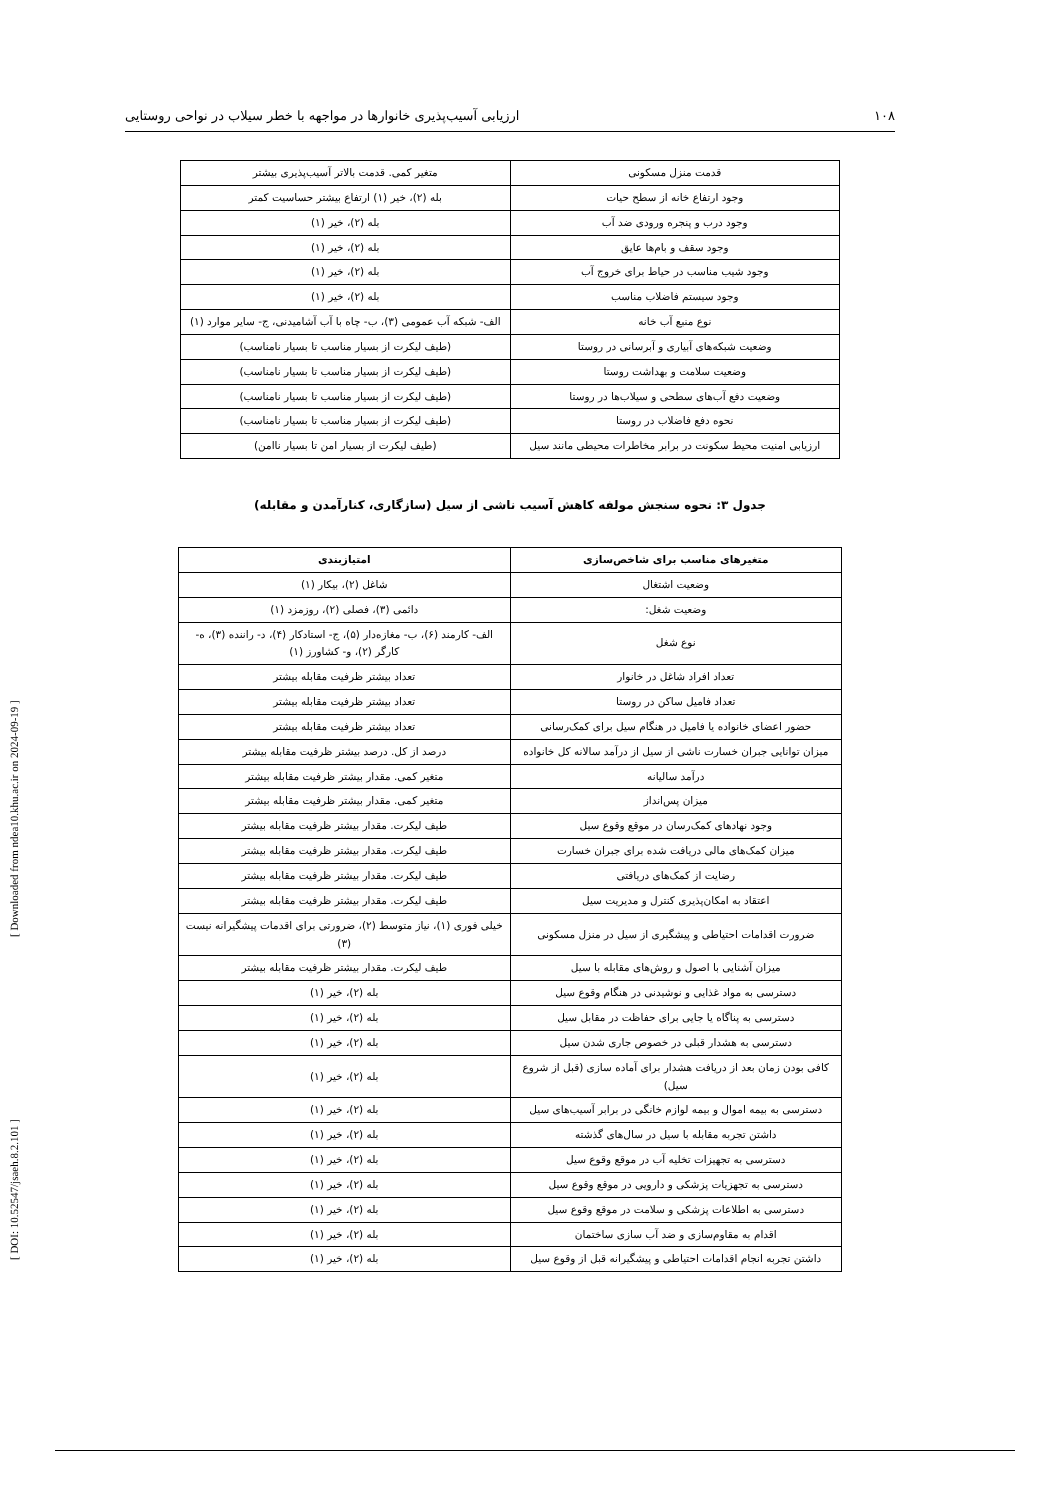۱۰۸ ارزیابی آسیب‌پذیری خانوارها در مواجهه با خطر سیلاب در نواحی روستایی
[ DOI: 10.52547/jsaeh.8.2.101 ] [ Downloaded from ndea10.khu.ac.ir on 2024-09-19 ]
| قدمت منزل مسکونی | متغیر کمی. قدمت بالاتر آسیب‌پذیری بیشتر |
| وجود ارتفاع خانه از سطح حیات | بله (۲)، خیر (۱) ارتفاع بیشتر حساسیت کمتر |
| وجود درب و پنجره ورودی ضد آب | بله (۲)، خیر (۱) |
| وجود سقف و بام‌ها عایق | بله (۲)، خیر (۱) |
| وجود شیب مناسب در حیاط برای خروج آب | بله (۲)، خیر (۱) |
| وجود سیستم فاضلاب مناسب | بله (۲)، خیر (۱) |
| نوع منبع آب خانه | الف- شبکه آب عمومی (۳)، ب- چاه با آب آشامیدنی، ج- سایر موارد (۱) |
| وضعیت شبکه‌های آبیاری و آبرسانی در روستا | (طیف لیکرت از بسیار مناسب تا بسیار نامناسب) |
| وضعیت سلامت و بهداشت روستا | (طیف لیکرت از بسیار مناسب تا بسیار نامناسب) |
| وضعیت دفع آب‌های سطحی و سیلاب‌ها در روستا | (طیف لیکرت از بسیار مناسب تا بسیار نامناسب) |
| نحوه دفع فاضلاب در روستا | (طیف لیکرت از بسیار مناسب تا بسیار نامناسب) |
| ارزیابی امنیت محیط سکونت در برابر مخاطرات محیطی مانند سیل | (طیف لیکرت از بسیار امن تا بسیار ناامن) |
جدول ۳: نحوه سنجش مولفه کاهش آسیب ناشی از سیل (سازگاری، کنارآمدن و مقابله)
| متغیرهای مناسب برای شاخص‌سازی | امتیازبندی |
| --- | --- |
| وضعیت اشتغال | شاغل (۲)، بیکار (۱) |
| وضعیت شغل: | دائمی (۳)، فصلی (۲)، روزمزد (۱) |
| نوع شغل | الف- کارمند (۶)، ب- مغازه‌دار (۵)، ج- استادکار (۴)، د- راننده (۳)، ه- کارگر (۲)، و- کشاورز (۱) |
| تعداد افراد شاغل در خانوار | تعداد بیشتر ظرفیت مقابله بیشتر |
| تعداد فامیل ساکن در روستا | تعداد بیشتر ظرفیت مقابله بیشتر |
| حضور اعضای خانواده یا فامیل در هنگام سیل برای کمک‌رسانی | تعداد بیشتر ظرفیت مقابله بیشتر |
| میزان توانایی جبران خسارت ناشی از سیل از درآمد سالانه کل خانواده | درصد از کل. درصد بیشتر ظرفیت مقابله بیشتر |
| درآمد سالیانه | متغیر کمی. مقدار بیشتر ظرفیت مقابله بیشتر |
| میزان پس‌انداز | متغیر کمی. مقدار بیشتر ظرفیت مقابله بیشتر |
| وجود نهادهای کمک‌رسان در موقع وقوع سیل | طیف لیکرت. مقدار بیشتر ظرفیت مقابله بیشتر |
| میزان کمک‌های مالی دریافت شده برای جبران خسارت | طیف لیکرت. مقدار بیشتر ظرفیت مقابله بیشتر |
| رضایت از کمک‌های دریافتی | طیف لیکرت. مقدار بیشتر ظرفیت مقابله بیشتر |
| اعتقاد به امکان‌پذیری کنترل و مدیریت سیل | طیف لیکرت. مقدار بیشتر ظرفیت مقابله بیشتر |
| ضرورت اقدامات احتیاطی و پیشگیری از سیل در منزل مسکونی | خیلی فوری (۱)، نیاز متوسط (۲)، ضرورتی برای اقدمات پیشگیرانه نیست (۳) |
| میزان آشنایی با اصول و روش‌های مقابله با سیل | طیف لیکرت. مقدار بیشتر ظرفیت مقابله بیشتر |
| دسترسی به مواد غذایی و نوشیدنی در هنگام وقوع سیل | بله (۲)، خیر (۱) |
| دسترسی به پناگاه یا جایی برای حفاظت در مقابل سیل | بله (۲)، خیر (۱) |
| دسترسی به هشدار قبلی در خصوص جاری شدن سیل | بله (۲)، خیر (۱) |
| کافی بودن زمان بعد از دریافت هشدار برای آماده سازی (قبل از شروع سیل) | بله (۲)، خیر (۱) |
| دسترسی به بیمه اموال و بیمه لوازم خانگی در برابر آسیب‌های سیل | بله (۲)، خیر (۱) |
| داشتن تجربه مقابله با سیل در سال‌های گذشته | بله (۲)، خیر (۱) |
| دسترسی به تجهیزات تخلیه آب در موقع وقوع سیل | بله (۲)، خیر (۱) |
| دسترسی به تجهزیات پزشکی و دارویی در موقع وقوع سیل | بله (۲)، خیر (۱) |
| دسترسی به اطلاعات پزشکی و سلامت در موقع وقوع سیل | بله (۲)، خیر (۱) |
| اقدام به مقاوم‌سازی و ضد آب سازی ساختمان | بله (۲)، خیر (۱) |
| داشتن تجربه انجام اقدامات احتیاطی و پیشگیرانه قبل از وقوع سیل | بله (۲)، خیر (۱) |